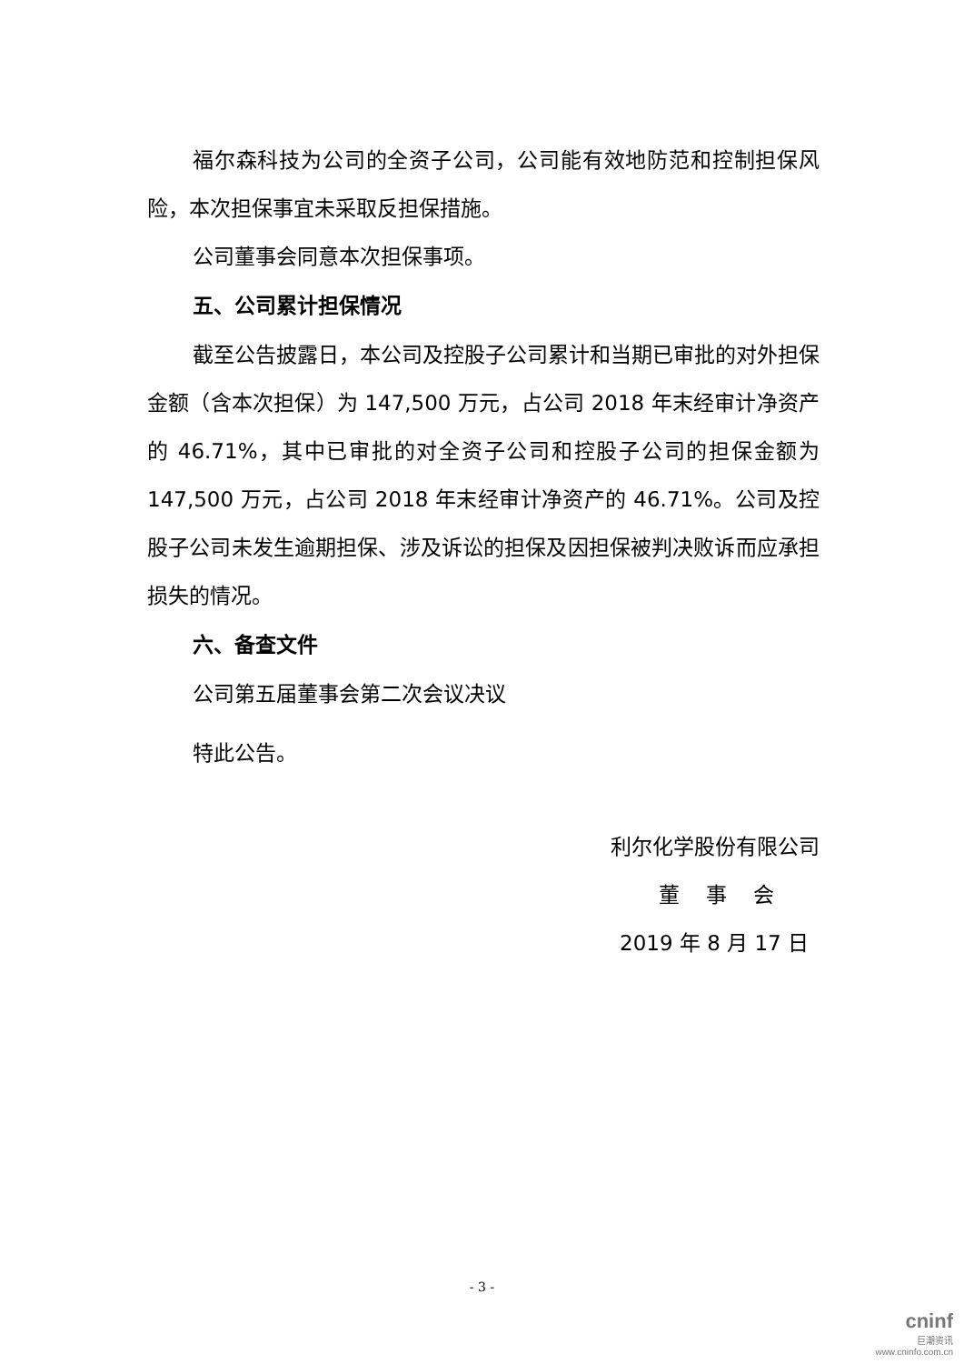福尔森科技为公司的全资子公司，公司能有效地防范和控制担保风险，本次担保事宜未采取反担保措施。
公司董事会同意本次担保事项。
五、公司累计担保情况
截至公告披露日，本公司及控股子公司累计和当期已审批的对外担保金额（含本次担保）为 147,500 万元，占公司 2018 年末经审计净资产的 46.71%，其中已审批的对全资子公司和控股子公司的担保金额为 147,500 万元，占公司 2018 年末经审计净资产的 46.71%。公司及控股子公司未发生逾期担保、涉及诉讼的担保及因担保被判决败诉而应承担损失的情况。
六、备查文件
公司第五届董事会第二次会议决议
特此公告。
利尔化学股份有限公司
董 事 会
2019 年 8 月 17 日
- 3 -
cninf
巨潮资讯
www.cninfo.com.cn